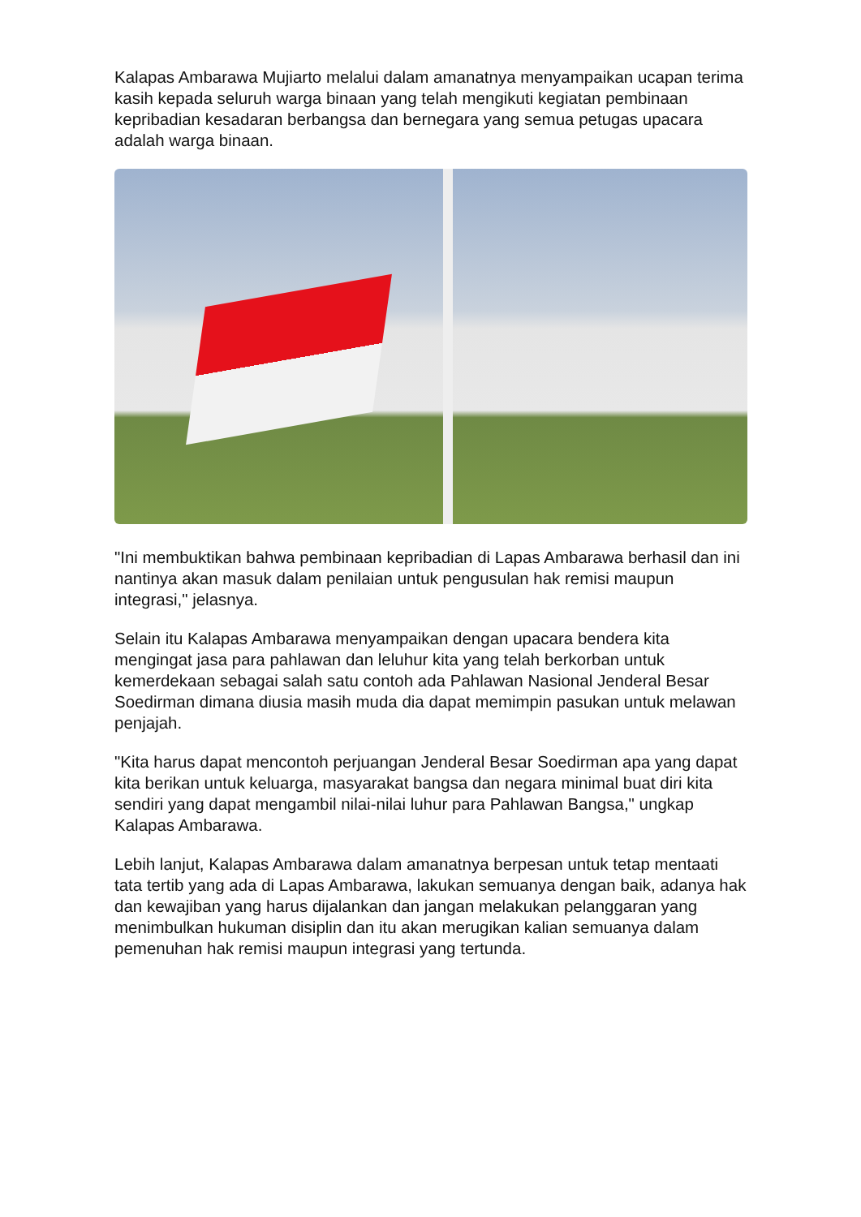Kalapas Ambarawa Mujiarto melalui dalam amanatnya menyampaikan ucapan terima kasih kepada seluruh warga binaan yang telah mengikuti kegiatan pembinaan kepribadian kesadaran berbangsa dan bernegara yang semua petugas upacara adalah warga binaan.
"Ini membuktikan bahwa pembinaan kepribadian di Lapas Ambarawa berhasil dan ini nantinya akan masuk dalam penilaian untuk pengusulan hak remisi maupun integrasi," jelasnya.
Selain itu Kalapas Ambarawa menyampaikan dengan upacara bendera kita mengingat jasa para pahlawan dan leluhur kita yang telah berkorban untuk kemerdekaan sebagai salah satu contoh ada Pahlawan Nasional Jenderal Besar Soedirman dimana diusia masih muda dia dapat memimpin pasukan untuk melawan penjajah.
"Kita harus dapat mencontoh perjuangan Jenderal Besar Soedirman apa yang dapat kita berikan untuk keluarga, masyarakat bangsa dan negara minimal buat diri kita sendiri yang dapat mengambil nilai-nilai luhur para Pahlawan Bangsa," ungkap Kalapas Ambarawa.
Lebih lanjut, Kalapas Ambarawa dalam amanatnya berpesan untuk tetap mentaati tata tertib yang ada di Lapas Ambarawa, lakukan semuanya dengan baik, adanya hak dan kewajiban yang harus dijalankan dan jangan melakukan pelanggaran yang menimbulkan hukuman disiplin dan itu akan merugikan kalian semuanya dalam pemenuhan hak remisi maupun integrasi yang tertunda.